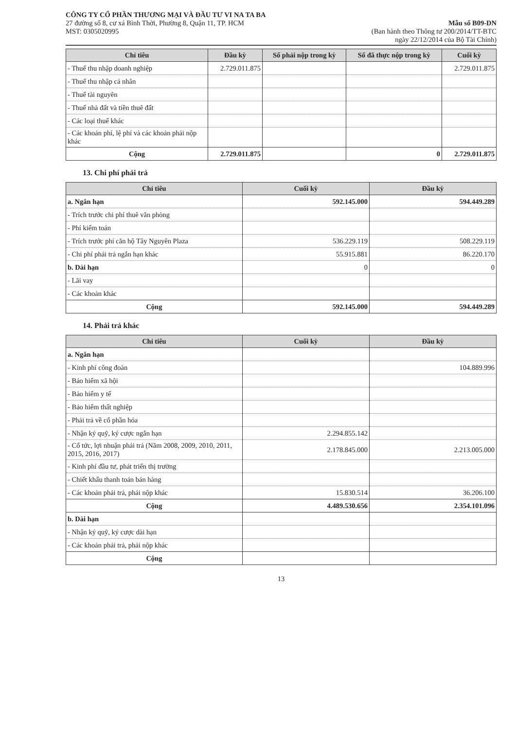CÔNG TY CỔ PHẦN THƯƠNG MẠI VÀ ĐẦU TƯ VI NA TA BA
27 đường số 8, cư xá Bình Thời, Phường 8, Quận 11, TP. HCM
MST: 0305020995
Mẫu số B09-DN
(Ban hành theo Thông tư 200/2014/TT-BTC
ngày 22/12/2014 của Bộ Tài Chính)
| Chỉ tiêu | Đầu kỳ | Số phải nộp trong kỳ | Số đã thực nộp trong kỳ | Cuối kỳ |
| --- | --- | --- | --- | --- |
| - Thuế thu nhập doanh nghiệp | 2.729.011.875 | | | 2.729.011.875 |
| - Thuế thu nhập cá nhân | | | | |
| - Thuế tài nguyên | | | | |
| - Thuế nhà đất và tiền thuê đất | | | | |
| - Các loại thuế khác | | | | |
| - Các khoản phí, lệ phí và các khoản phải nộp khác | | | | |
| Cộng | 2.729.011.875 | | 0 | 2.729.011.875 |
13. Chi phí phải trả
| Chỉ tiêu | Cuối kỳ | Đầu kỳ |
| --- | --- | --- |
| a. Ngắn hạn | 592.145.000 | 594.449.289 |
| - Trích trước chi phí thuê văn phòng | | |
| - Phí kiểm toán | | |
| - Trích trước phí căn hộ Tây Nguyên Plaza | 536.229.119 | 508.229.119 |
| - Chi phí phải trả ngắn hạn khác | 55.915.881 | 86.220.170 |
| b. Dài hạn | 0 | 0 |
| - Lãi vay | | |
| - Các khoản khác | | |
| Cộng | 592.145.000 | 594.449.289 |
14. Phải trả khác
| Chỉ tiêu | Cuối kỳ | Đầu kỳ |
| --- | --- | --- |
| a. Ngắn hạn | | |
| - Kinh phí công đoàn | | 104.889.996 |
| - Bảo hiểm xã hội | | |
| - Bảo hiểm y tế | | |
| - Bảo hiểm thất nghiệp | | |
| - Phải trả về cổ phần hóa | | |
| - Nhận ký quỹ, ký cược ngắn hạn | 2.294.855.142 | |
| - Cổ tức, lợi nhuận phải trả (Năm 2008, 2009, 2010, 2011, 2015, 2016, 2017) | 2.178.845.000 | 2.213.005.000 |
| - Kinh phí đầu tư, phát triển thị trường | | |
| - Chiết khấu thanh toán bán hàng | | |
| - Các khoản phải trả, phải nộp khác | 15.830.514 | 36.206.100 |
| Cộng | 4.489.530.656 | 2.354.101.096 |
| b. Dài hạn | | |
| - Nhận ký quỹ, ký cược dài hạn | | |
| - Các khoản phải trả, phải nộp khác | | |
| Cộng | | |
13